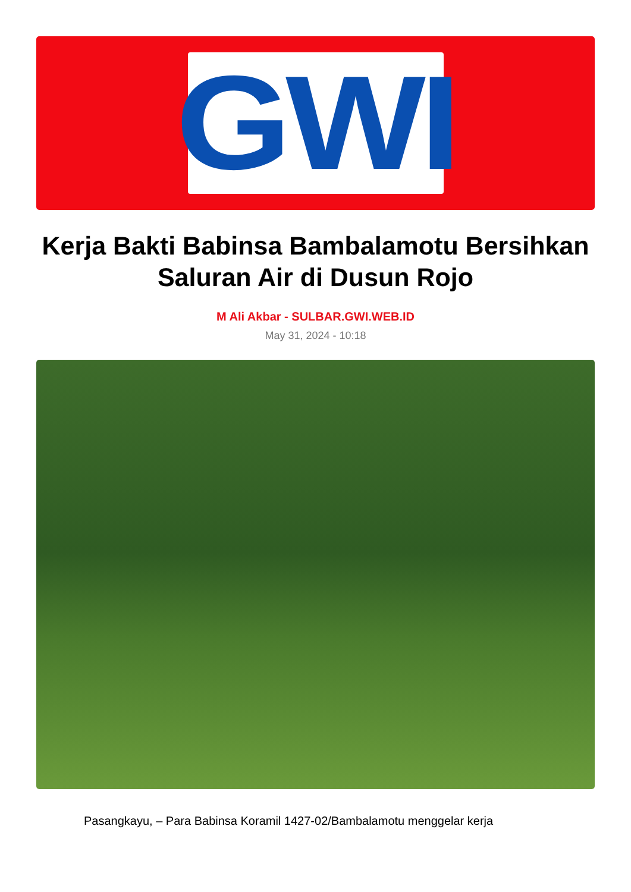GWI
Kerja Bakti Babinsa Bambalamotu Bersihkan Saluran Air di Dusun Rojo
M Ali Akbar - SULBAR.GWI.WEB.ID
May 31, 2024 - 10:18
Pasangkayu, – Para Babinsa Koramil 1427-02/Bambalamotu menggelar kerja